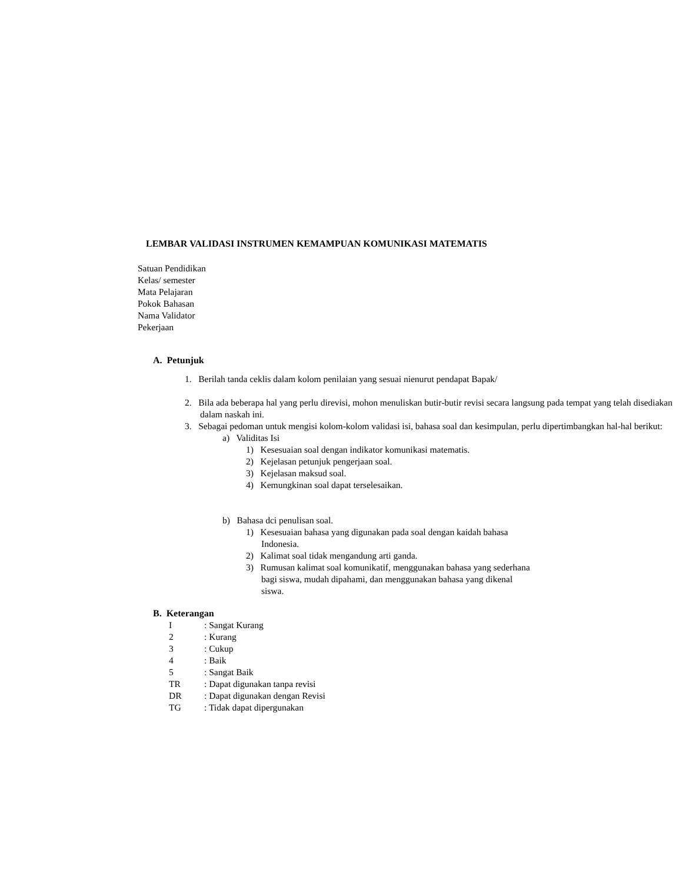LEMBAR VALIDASI INSTRUMEN KEMAMPUAN KOMUNIKASI MATEMATIS
Satuan Pendidikan
Kelas/ semester
Mata Pelajaran
Pokok Bahasan
Nama Validator
Pekerjaan
A. Petunjuk
1. Berilah tanda ceklis dalam kolom penilaian yang sesuai nienurut pendapat Bapak/
2. Bila ada beberapa hal yang perlu direvisi, mohon menuliskan butir-butir revisi secara langsung pada tempat yang telah disediakan dalam naskah ini.
3. Sebagai pedoman untuk mengisi kolom-kolom validasi isi, bahasa soal dan kesimpulan, perlu dipertimbangkan hal-hal berikut:
a) Validitas Isi
1) Kesesuaian soal dengan indikator komunikasi matematis.
2) Kejelasan petunjuk pengerjaan soal.
3) Kejelasan maksud soal.
4) Kemungkinan soal dapat terselesaikan.
b) Bahasa dci penulisan soal.
1) Kesesuaian bahasa yang digunakan pada soal dengan kaidah bahasa Indonesia.
2) Kalimat soal tidak mengandung arti ganda.
3) Rumusan kalimat soal komunikatif, menggunakan bahasa yang sederhana bagi siswa, mudah dipahami, dan menggunakan bahasa yang dikenal siswa.
B. Keterangan
I: Sangat Kurang
2: Kurang
3: Cukup
4: Baik
5: Sangat Baik
TR: Dapat digunakan tanpa revisi
DR: Dapat digunakan dengan Revisi
TG: Tidak dapat dipergunakan